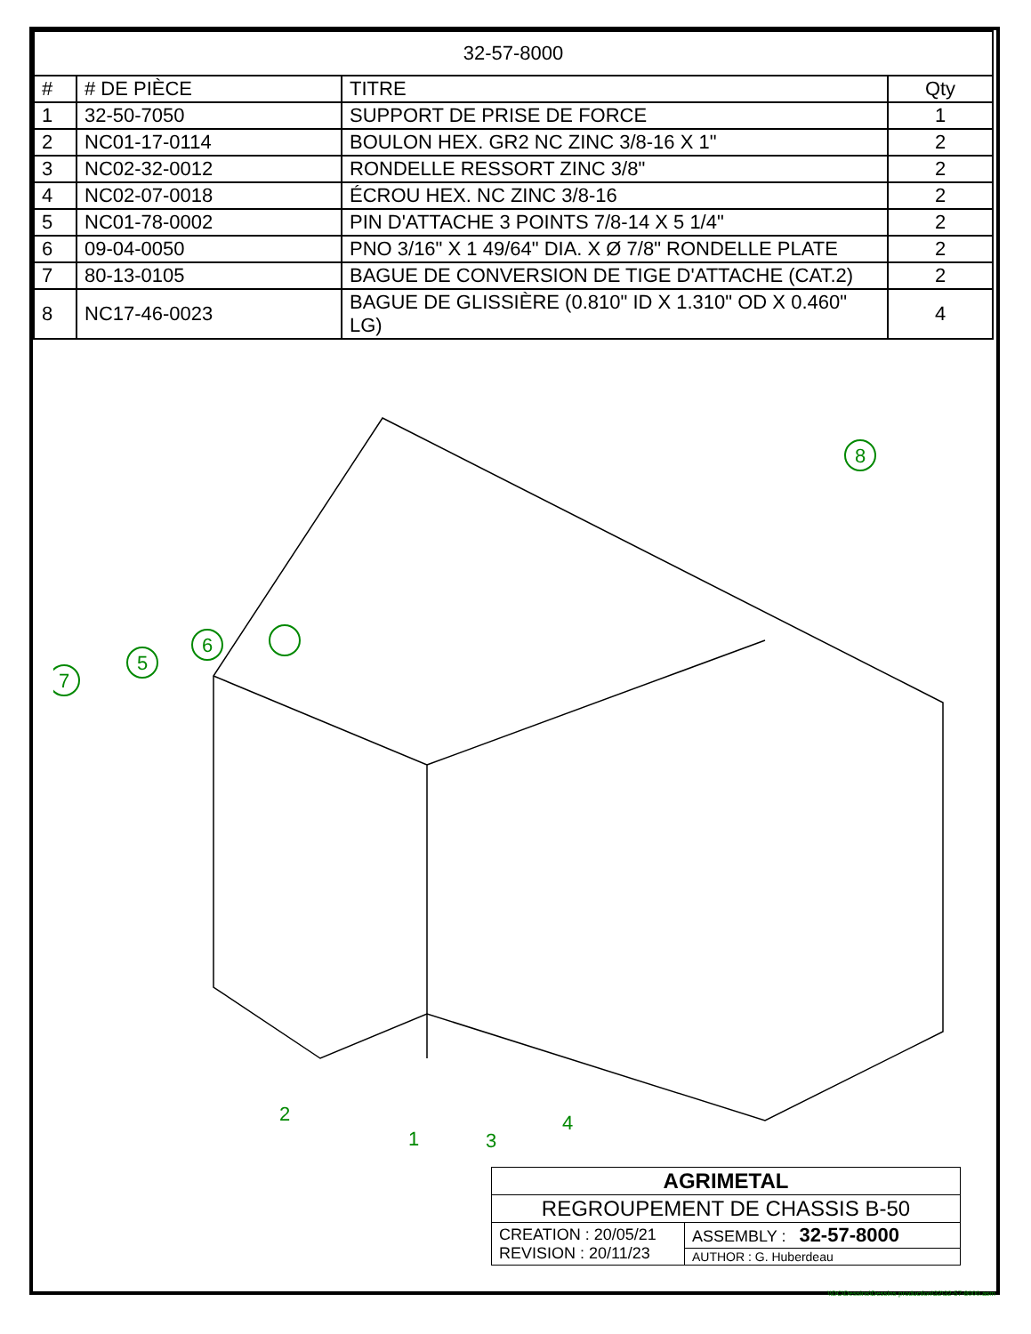| 32-57-8000 | | | |
| --- | --- | --- | --- |
| # | # DE PIÈCE | TITRE | Qty |
| 1 | 32-50-7050 | SUPPORT DE PRISE DE FORCE | 1 |
| 2 | NC01-17-0114 | BOULON HEX. GR2 NC ZINC 3/8-16 X 1" | 2 |
| 3 | NC02-32-0012 | RONDELLE RESSORT ZINC 3/8" | 2 |
| 4 | NC02-07-0018 | ÉCROU HEX. NC ZINC 3/8-16 | 2 |
| 5 | NC01-78-0002 | PIN D'ATTACHE 3 POINTS 7/8-14 X 5 1/4" | 2 |
| 6 | 09-04-0050 | PNO 3/16" X 1 49/64" DIA. X Ø 7/8" RONDELLE PLATE | 2 |
| 7 | 80-13-0105 | BAGUE DE CONVERSION DE TIGE D'ATTACHE (CAT.2) | 2 |
| 8 | NC17-46-0023 | BAGUE DE GLISSIÈRE (0.810" ID X 1.310" OD X 0.460" LG) | 4 |
8
7
5
6
2
1
3
4
| AGRIMETAL | |
| REGROUPEMENT DE CHASSIS B-50 | |
| CREATION : 20/05/21 REVISION : 20/11/23 | ASSEMBLY : 32-57-8000 |
| | AUTHOR : G. Huberdeau |
\\DC\Dessins\Dessins production\32\32-57-8000.asm